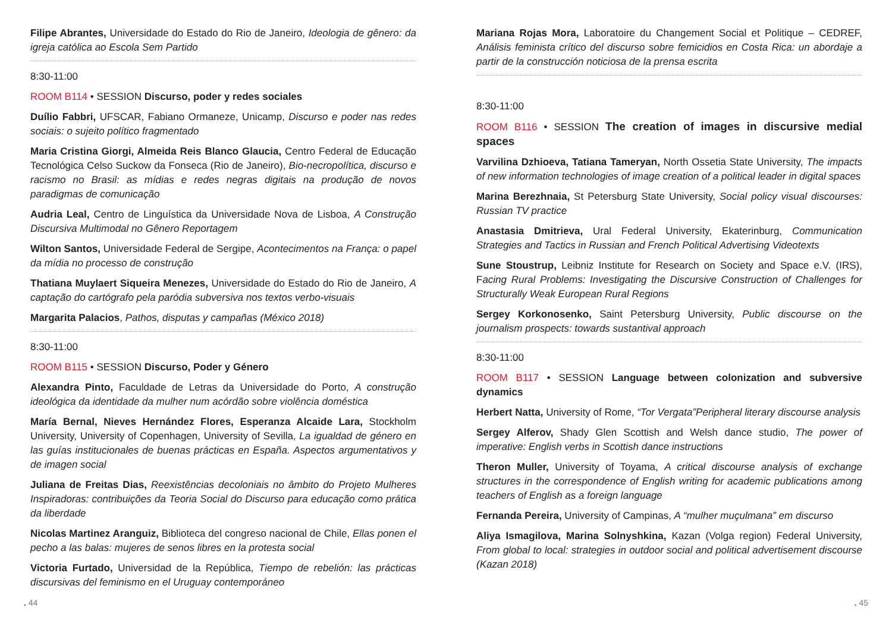Filipe Abrantes, Universidade do Estado do Rio de Janeiro, Ideologia de gênero: da igreja católica ao Escola Sem Partido
8:30-11:00
ROOM B114 • SESSION Discurso, poder y redes sociales
Duílio Fabbri, UFSCAR, Fabiano Ormaneze, Unicamp, Discurso e poder nas redes sociais: o sujeito político fragmentado
Maria Cristina Giorgi, Almeida Reis Blanco Glaucia, Centro Federal de Educação Tecnológica Celso Suckow da Fonseca (Rio de Janeiro), Bio-necropolítica, discurso e racismo no Brasil: as mídias e redes negras digitais na produção de novos paradigmas de comunicação
Audria Leal, Centro de Linguística da Universidade Nova de Lisboa, A Construção Discursiva Multimodal no Gênero Reportagem
Wilton Santos, Universidade Federal de Sergipe, Acontecimentos na França: o papel da mídia no processo de construção
Thatiana Muylaert Siqueira Menezes, Universidade do Estado do Rio de Janeiro, A captação do cartógrafo pela paródia subversiva nos textos verbo-visuais
Margarita Palacios, Pathos, disputas y campañas (México 2018)
8:30-11:00
ROOM B115 • SESSION Discurso, Poder y Género
Alexandra Pinto, Faculdade de Letras da Universidade do Porto, A construção ideológica da identidade da mulher num acórdão sobre violência doméstica
María Bernal, Nieves Hernández Flores, Esperanza Alcaide Lara, Stockholm University, University of Copenhagen, University of Sevilla, La igualdad de género en las guías institucionales de buenas prácticas en España. Aspectos argumentativos y de imagen social
Juliana de Freitas Dias, Reexistências decoloniais no âmbito do Projeto Mulheres Inspiradoras: contribuições da Teoria Social do Discurso para educação como prática da liberdade
Nicolas Martinez Aranguiz, Biblioteca del congreso nacional de Chile, Ellas ponen el pecho a las balas: mujeres de senos libres en la protesta social
Victoria Furtado, Universidad de la República, Tiempo de rebelión: las prácticas discursivas del feminismo en el Uruguay contemporáneo
Mariana Rojas Mora, Laboratoire du Changement Social et Politique – CEDREF, Análisis feminista crítico del discurso sobre femicidios en Costa Rica: un abordaje a partir de la construcción noticiosa de la prensa escrita
8:30-11:00
ROOM B116 • SESSION The creation of images in discursive medial spaces
Varvilina Dzhioeva, Tatiana Tameryan, North Ossetia State University, The impacts of new information technologies of image creation of a political leader in digital spaces
Marina Berezhnaia, St Petersburg State University, Social policy visual discourses: Russian TV practice
Anastasia Dmitrieva, Ural Federal University, Ekaterinburg, Communication Strategies and Tactics in Russian and French Political Advertising Videotexts
Sune Stoustrup, Leibniz Institute for Research on Society and Space e.V. (IRS), Facing Rural Problems: Investigating the Discursive Construction of Challenges for Structurally Weak European Rural Regions
Sergey Korkonosenko, Saint Petersburg University, Public discourse on the journalism prospects: towards sustantival approach
8:30-11:00
ROOM B117 • SESSION Language between colonization and subversive dynamics
Herbert Natta, University of Rome, “Tor Vergata”Peripheral literary discourse analysis
Sergey Alferov, Shady Glen Scottish and Welsh dance studio, The power of imperative: English verbs in Scottish dance instructions
Theron Muller, University of Toyama, A critical discourse analysis of exchange structures in the correspondence of English writing for academic publications among teachers of English as a foreign language
Fernanda Pereira, University of Campinas, A “mulher muçulmana” em discurso
Aliya Ismagilova, Marina Solnyshkina, Kazan (Volga region) Federal University, From global to local: strategies in outdoor social and political advertisement discourse (Kazan 2018)
. 44. 45